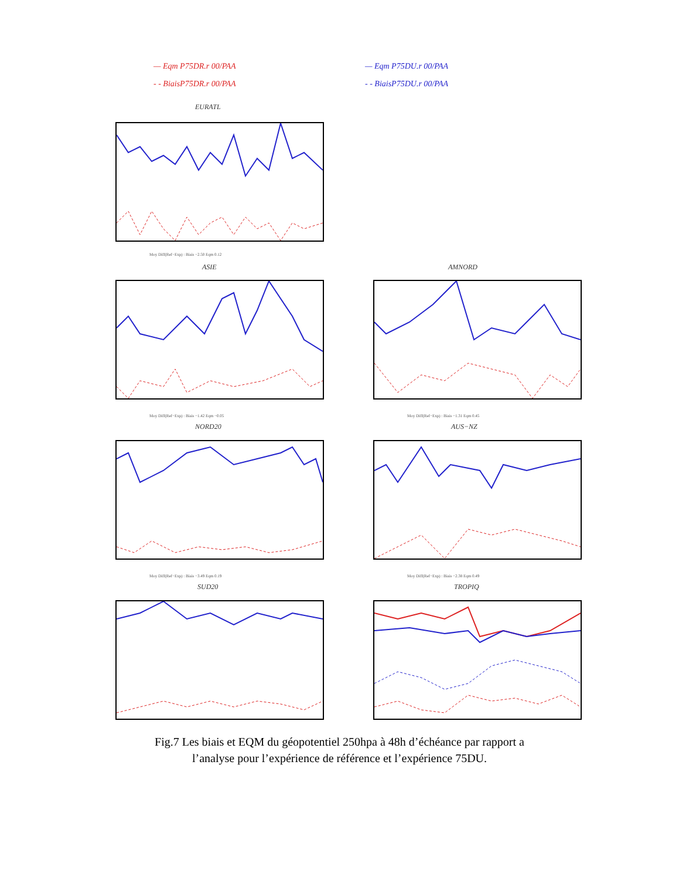— Eqm P75DR.r 00/PAA
- - BiaisP75DR.r 00/PAA
— Eqm P75DU.r 00/PAA
- - BiaisP75DU.r 00/PAA
EURATL
Moy Diff(Ref−Exp) : Biais −2.50 Eqm 0.12
ASIE
Moy Diff(Ref−Exp) : Biais −1.42 Eqm −0.05
AMNORD
Moy Diff(Ref−Exp) : Biais −1.31 Eqm 0.45
NORD20
Moy Diff(Ref−Exp) : Biais −3.49 Eqm 0.19
AUS−NZ
Moy Diff(Ref−Exp) : Biais −2.38 Eqm 0.49
SUD20 TROPIQ
Fig.7 Les biais et EQM du géopotentiel 250hpa à 48h d’échéance par rapport a
l’analyse pour l’expérience de référence et l’expérience 75DU.